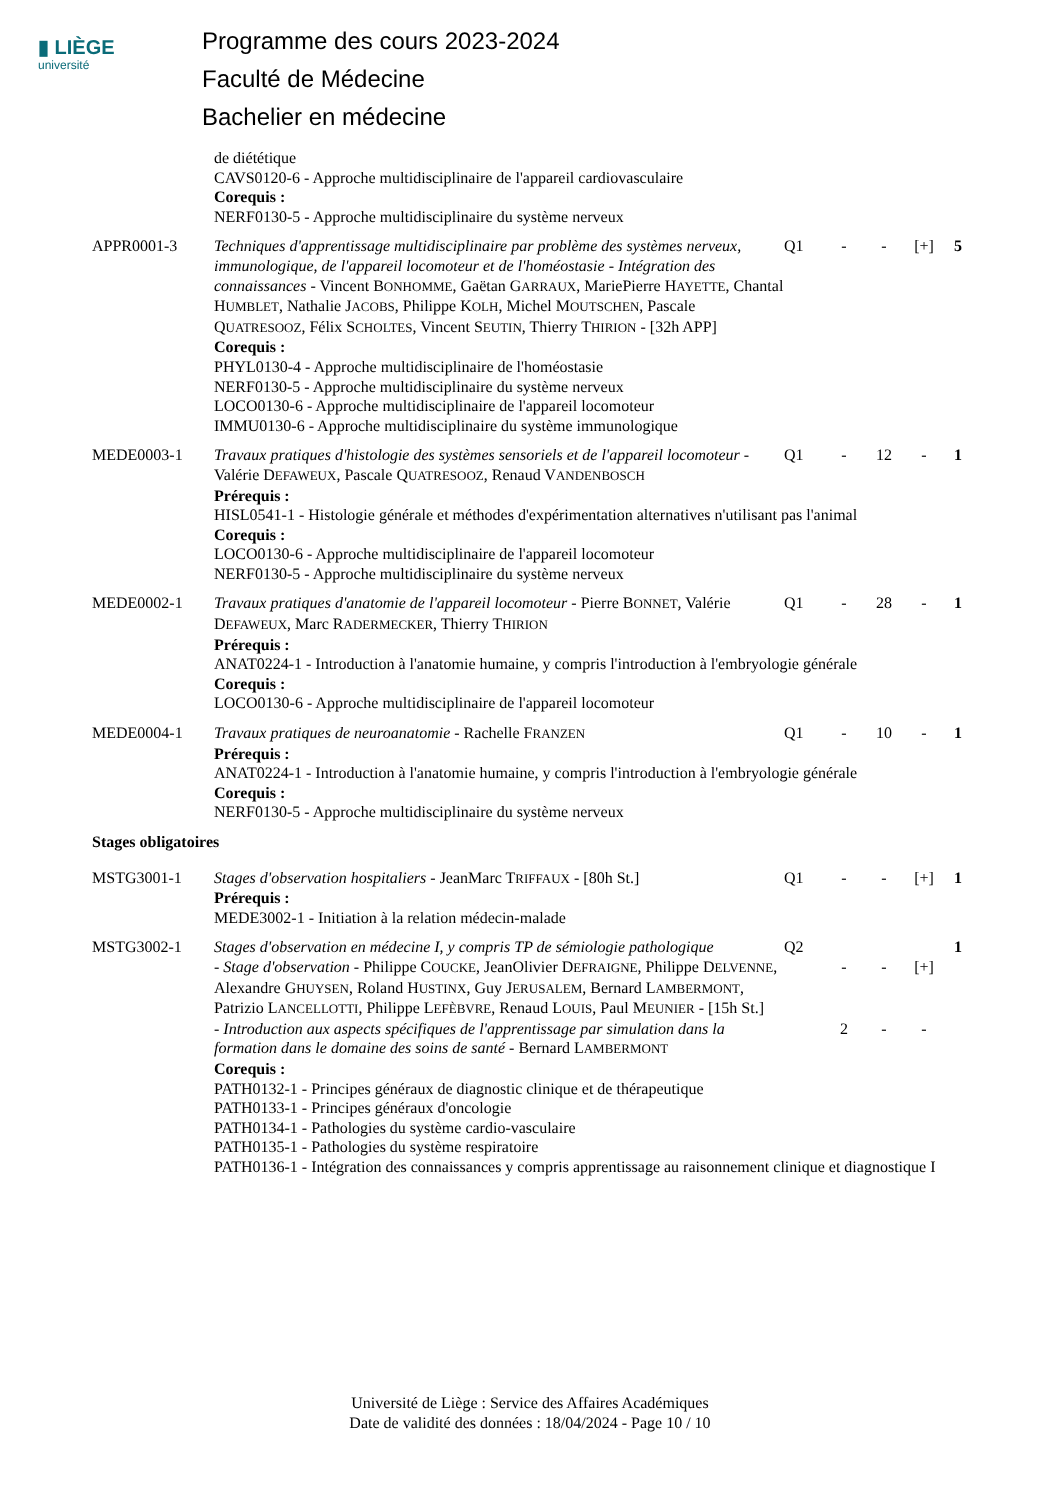▮ LIÈGE
université
Programme des cours 2023-2024
Faculté de Médecine
Bachelier en médecine
| | de diététique CAVS0120-6 - Approche multidisciplinaire de l'appareil cardiovasculaire Corequis : NERF0130-5 - Approche multidisciplinaire du système nerveux | | | | | |
| APPR0001-3 | Techniques d'apprentissage multidisciplinaire par problème des systèmes nerveux, immunologique, de l'appareil locomoteur et de l'homéostasie - Intégration des connaissances - Vincent B ONHOMME , Gaëtan G ARRAUX , MariePierre H AYETTE , Chantal H UMBLET , Nathalie J ACOBS , Philippe K OLH , Michel M OUTSCHEN , Pascale Q UATRESOOZ , Félix S CHOLTES , Vincent S EUTIN , Thierry T HIRION - [32h APP] | Q1 | - | - | [+] | 5 |
| | Corequis : PHYL0130-4 - Approche multidisciplinaire de l'homéostasie NERF0130-5 - Approche multidisciplinaire du système nerveux LOCO0130-6 - Approche multidisciplinaire de l'appareil locomoteur IMMU0130-6 - Approche multidisciplinaire du système immunologique | | | | | |
| MEDE0003-1 | Travaux pratiques d'histologie des systèmes sensoriels et de l'appareil locomoteur - Valérie D EFAWEUX , Pascale Q UATRESOOZ , Renaud V ANDENBOSCH | Q1 | - | 12 | - | 1 |
| | Prérequis : HISL0541-1 - Histologie générale et méthodes d'expérimentation alternatives n'utilisant pas l'animal Corequis : LOCO0130-6 - Approche multidisciplinaire de l'appareil locomoteur NERF0130-5 - Approche multidisciplinaire du système nerveux | | | | | |
| MEDE0002-1 | Travaux pratiques d'anatomie de l'appareil locomoteur - Pierre B ONNET , Valérie D EFAWEUX , Marc R ADERMECKER , Thierry T HIRION | Q1 | - | 28 | - | 1 |
| | Prérequis : ANAT0224-1 - Introduction à l'anatomie humaine, y compris l'introduction à l'embryologie générale Corequis : LOCO0130-6 - Approche multidisciplinaire de l'appareil locomoteur | | | | | |
| MEDE0004-1 | Travaux pratiques de neuroanatomie - Rachelle F RANZEN | Q1 | - | 10 | - | 1 |
| | Prérequis : ANAT0224-1 - Introduction à l'anatomie humaine, y compris l'introduction à l'embryologie générale Corequis : NERF0130-5 - Approche multidisciplinaire du système nerveux | | | | | |
| Stages obligatoires | | | | | | |
| MSTG3001-1 | Stages d'observation hospitaliers - JeanMarc T RIFFAUX - [80h St.] | Q1 | - | - | [+] | 1 |
| | Prérequis : MEDE3002-1 - Initiation à la relation médecin-malade | | | | | |
| MSTG3002-1 | Stages d'observation en médecine I, y compris TP de sémiologie pathologique | Q2 | | | | 1 |
| | - Stage d'observation - Philippe C OUCKE , JeanOlivier D EFRAIGNE , Philippe D ELVENNE , Alexandre G HUYSEN , Roland H USTINX , Guy J ERUSALEM , Bernard L AMBERMONT , Patrizio L ANCELLOTTI , Philippe L EFÈBVRE , Renaud L OUIS , Paul M EUNIER - [15h St.] | | - | - | [+] | |
| | - Introduction aux aspects spécifiques de l'apprentissage par simulation dans la formation dans le domaine des soins de santé - Bernard L AMBERMONT | | 2 | - | - | |
| | Corequis : PATH0132-1 - Principes généraux de diagnostic clinique et de thérapeutique PATH0133-1 - Principes généraux d'oncologie PATH0134-1 - Pathologies du système cardio-vasculaire PATH0135-1 - Pathologies du système respiratoire PATH0136-1 - Intégration des connaissances y compris apprentissage au raisonnement clinique et diagnostique I | | | | | |
Université de Liège : Service des Affaires Académiques
Date de validité des données : 18/04/2024 - Page 10 / 10